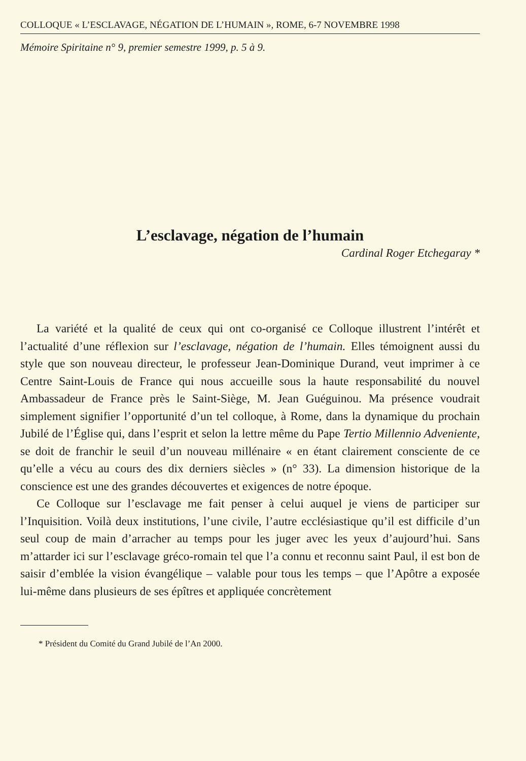COLLOQUE « L’ESCLAVAGE, NÉGATION DE L’HUMAIN », ROME, 6-7 NOVEMBRE 1998
Mémoire Spiritaine n° 9, premier semestre 1999, p. 5 à 9.
L’esclavage, négation de l’humain
Cardinal Roger Etchegaray *
La variété et la qualité de ceux qui ont co-organisé ce Colloque illustrent l’intérêt et l’actualité d’une réflexion sur l’esclavage, négation de l’humain. Elles témoignent aussi du style que son nouveau directeur, le professeur Jean-Dominique Durand, veut imprimer à ce Centre Saint-Louis de France qui nous accueille sous la haute responsabilité du nouvel Ambassadeur de France près le Saint-Siège, M. Jean Guéguinou. Ma présence voudrait simplement signifier l’opportunité d’un tel colloque, à Rome, dans la dynamique du prochain Jubilé de l’Église qui, dans l’esprit et selon la lettre même du Pape Tertio Millennio Adveniente, se doit de franchir le seuil d’un nouveau millénaire « en étant clairement consciente de ce qu’elle a vécu au cours des dix derniers siècles » (n° 33). La dimension historique de la conscience est une des grandes découvertes et exigences de notre époque.
Ce Colloque sur l’esclavage me fait penser à celui auquel je viens de participer sur l’Inquisition. Voilà deux institutions, l’une civile, l’autre ecclésiastique qu’il est difficile d’un seul coup de main d’arracher au temps pour les juger avec les yeux d’aujourd’hui. Sans m’attarder ici sur l’esclavage gréco-romain tel que l’a connu et reconnu saint Paul, il est bon de saisir d’emblée la vision évangélique – valable pour tous les temps – que l’Apôtre a exposée lui-même dans plusieurs de ses épîtres et appliquée concrètement
* Président du Comité du Grand Jubilé de l’An 2000.